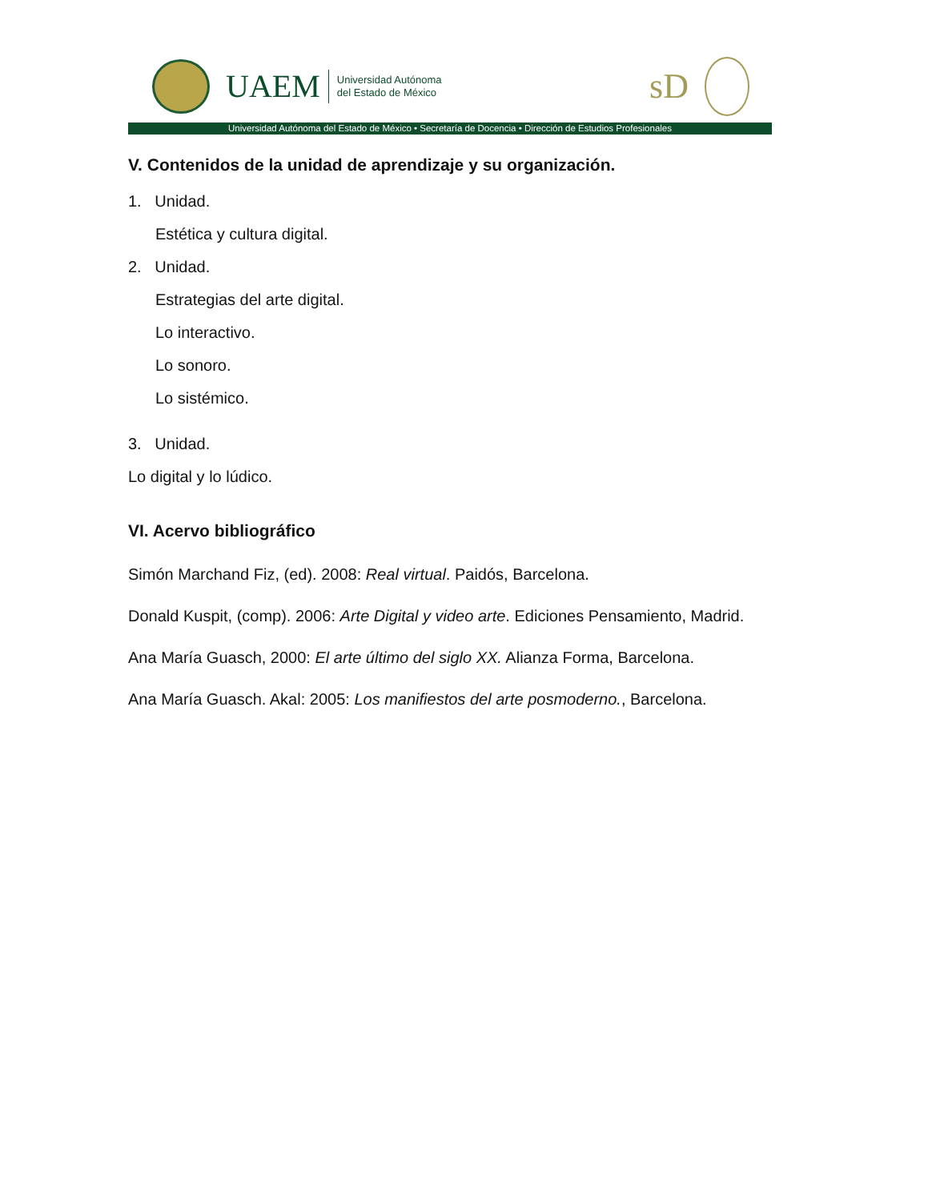UAEM
Universidad Autónoma
del Estado de México
sD
Universidad Autónoma del Estado de México • Secretaría de Docencia • Dirección de Estudios Profesionales
V. Contenidos de la unidad de aprendizaje y su organización.
1. Unidad.
Estética y cultura digital.
2. Unidad.
Estrategias del arte digital.
Lo interactivo.
Lo sonoro.
Lo sistémico.
3. Unidad.
Lo digital y lo lúdico.
VI. Acervo bibliográfico
Simón Marchand Fiz, (ed). 2008: Real virtual. Paidós, Barcelona.
Donald Kuspit, (comp). 2006: Arte Digital y video arte. Ediciones Pensamiento, Madrid.
Ana María Guasch, 2000: El arte último del siglo XX. Alianza Forma, Barcelona.
Ana María Guasch. Akal: 2005: Los manifiestos del arte posmoderno., Barcelona.